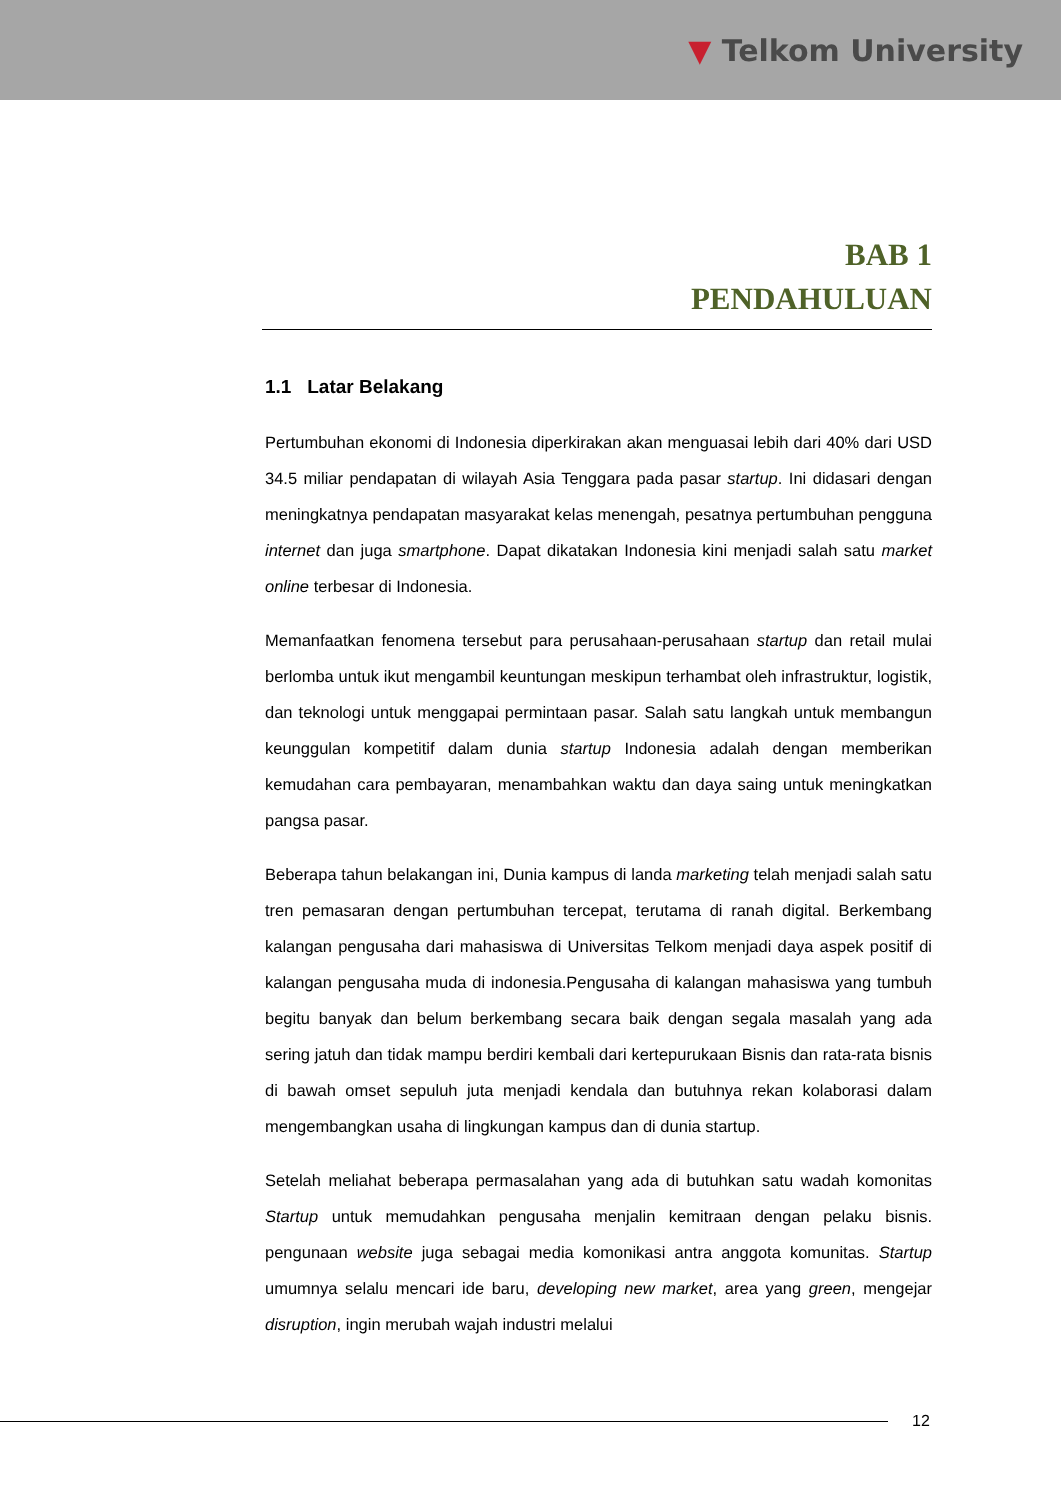▼ Telkom University
BAB 1
PENDAHULUAN
1.1 Latar Belakang
Pertumbuhan ekonomi di Indonesia diperkirakan akan menguasai lebih dari 40% dari USD 34.5 miliar pendapatan di wilayah Asia Tenggara pada pasar startup. Ini didasari dengan meningkatnya pendapatan masyarakat kelas menengah, pesatnya pertumbuhan pengguna internet dan juga smartphone. Dapat dikatakan Indonesia kini menjadi salah satu market online terbesar di Indonesia.
Memanfaatkan fenomena tersebut para perusahaan-perusahaan startup dan retail mulai berlomba untuk ikut mengambil keuntungan meskipun terhambat oleh infrastruktur, logistik, dan teknologi untuk menggapai permintaan pasar. Salah satu langkah untuk membangun keunggulan kompetitif dalam dunia startup Indonesia adalah dengan memberikan kemudahan cara pembayaran, menambahkan waktu dan daya saing untuk meningkatkan pangsa pasar.
Beberapa tahun belakangan ini, Dunia kampus di landa marketing telah menjadi salah satu tren pemasaran dengan pertumbuhan tercepat, terutama di ranah digital. Berkembang kalangan pengusaha dari mahasiswa di Universitas Telkom menjadi daya aspek positif di kalangan pengusaha muda di indonesia.Pengusaha di kalangan mahasiswa yang tumbuh begitu banyak dan belum berkembang secara baik dengan segala masalah yang ada sering jatuh dan tidak mampu berdiri kembali dari kertepurukaan Bisnis dan rata-rata bisnis di bawah omset sepuluh juta menjadi kendala dan butuhnya rekan kolaborasi dalam mengembangkan usaha di lingkungan kampus dan di dunia startup.
Setelah meliahat beberapa permasalahan yang ada di butuhkan satu wadah komonitas Startup untuk memudahkan pengusaha menjalin kemitraan dengan pelaku bisnis. pengunaan website juga sebagai media komonikasi antra anggota komunitas. Startup umumnya selalu mencari ide baru, developing new market, area yang green, mengejar disruption, ingin merubah wajah industri melalui
12